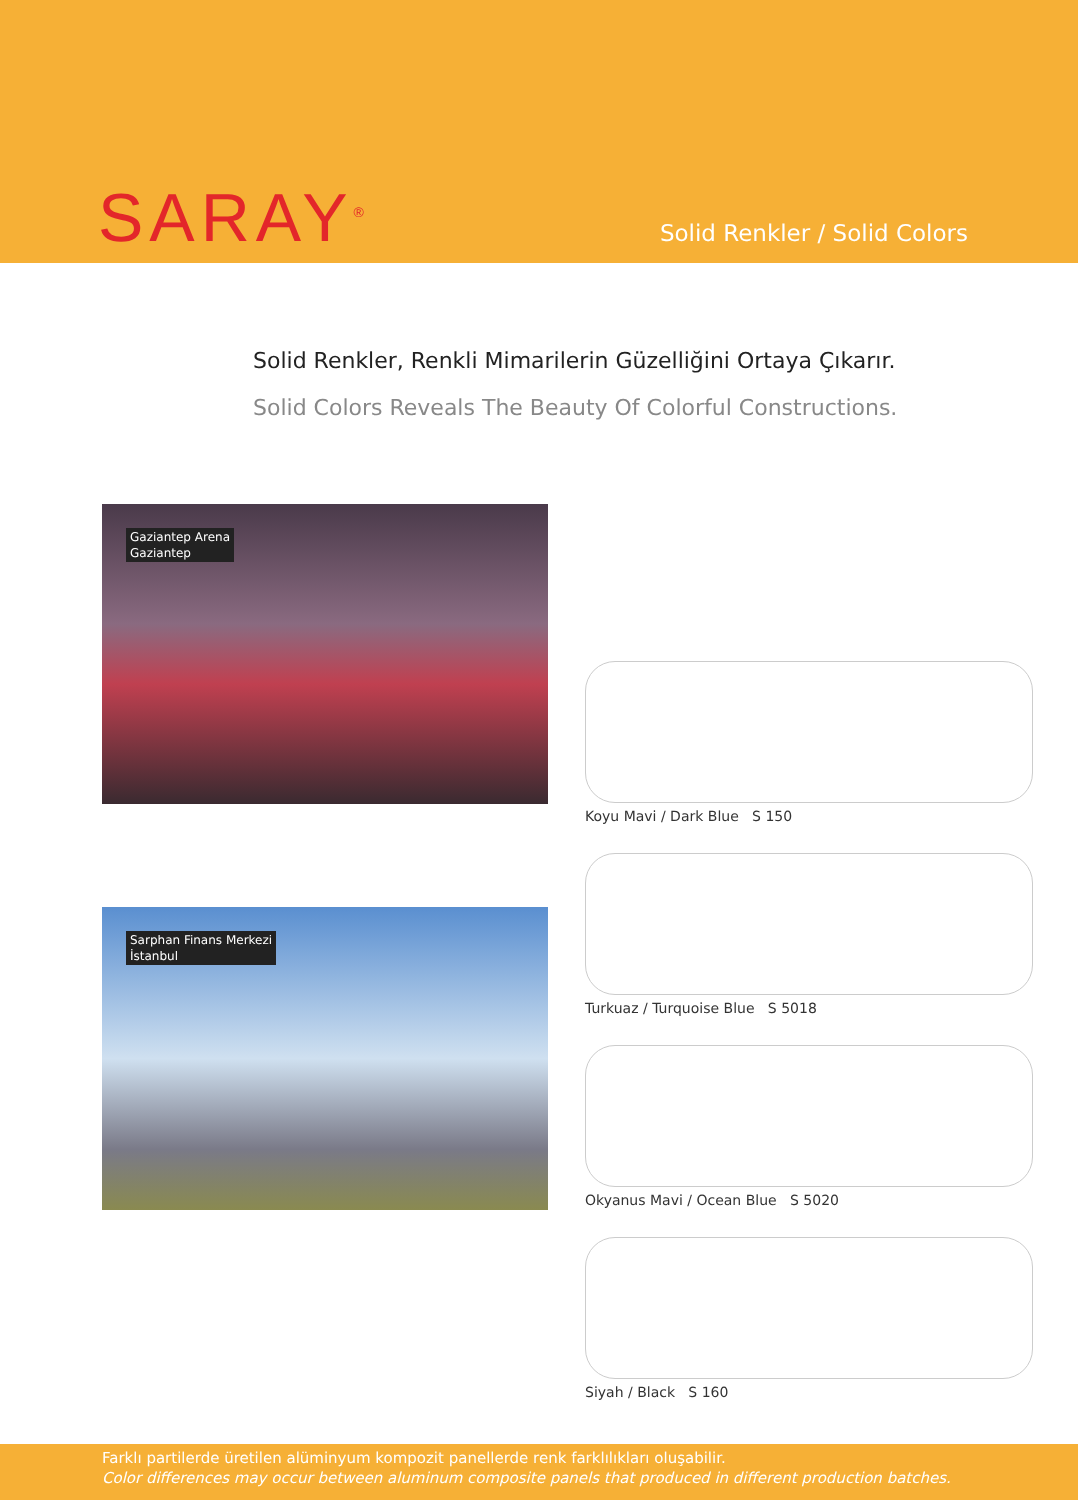SARAY<sup>®</sup> Solid Renkler / Solid Colors
Solid Renkler, Renkli Mimarilerin Güzelliğini Ortaya Çıkarır.
Solid Colors Reveals The Beauty Of Colorful Constructions.
Gaziantep Arena
Gaziantep
Sarphan Finans Merkezi
İstanbul
Koyu Mavi / Dark Blue S 150
Turkuaz / Turquoise Blue S 5018
Okyanus Mavi / Ocean Blue S 5020
Siyah / Black S 160
Farklı partilerde üretilen alüminyum kompozit panellerde renk farklılıkları oluşabilir.
Color differences may occur between aluminum composite panels that produced in different production batches.